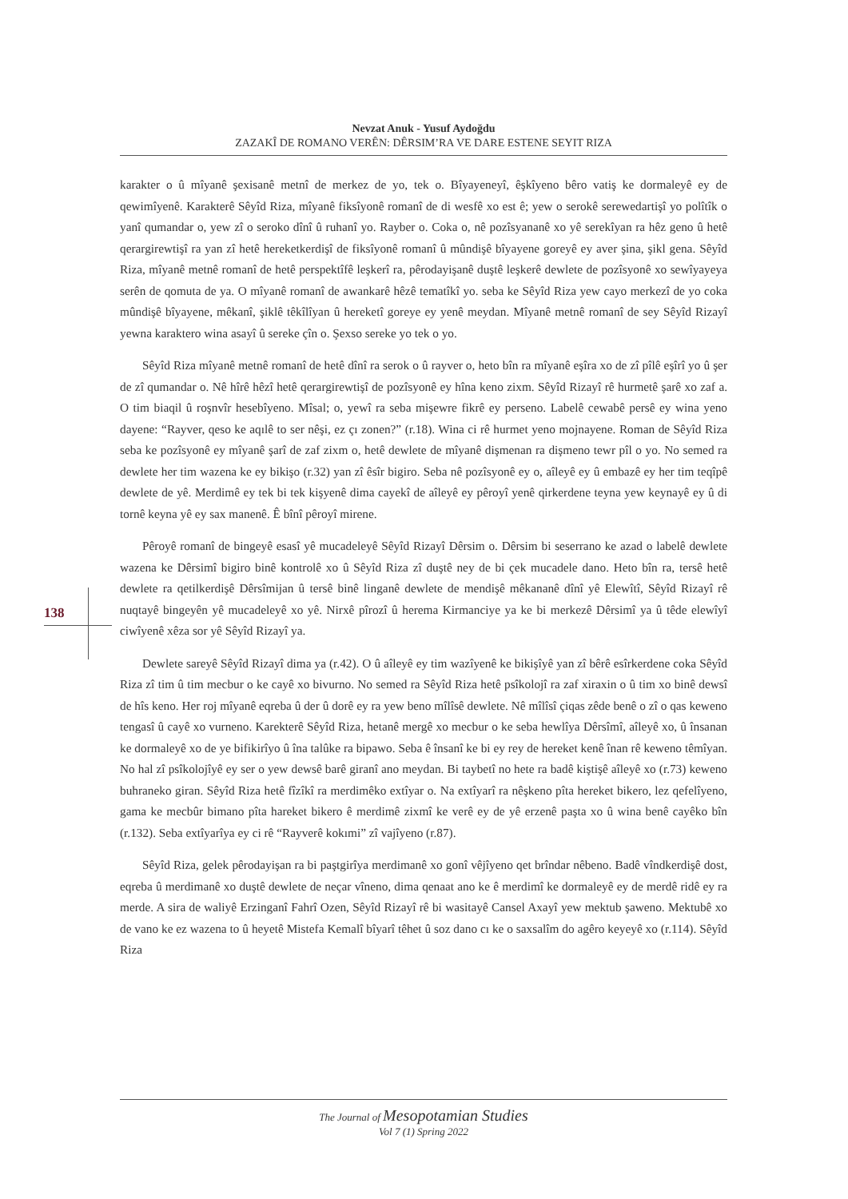Nevzat Anuk - Yusuf Aydoğdu
ZAZAKÎ DE ROMANO VERÊN: DÊRSIM’RA VE DARE ESTENE SEYIT RIZA
138
karakter o û mîyanê şexisanê metnî de merkez de yo, tek o. Bîyayeneyî, êşkîyeno bêro vatiş ke dormaleyê ey de qewimîyenê. Karakterê Sêyîd Riza, mîyanê fiksîyonê romanî de di wesfê xo est ê; yew o serokê serewedartişî yo polîtîk o yanî qumandar o, yew zî o seroko dînî û ruhanî yo. Rayber o. Coka o, nê pozîsyananê xo yê serekîyan ra hêz geno û hetê qerargirewtişî ra yan zî hetê hereketkerdişî de fiksîyonê romanî û mûndişê bîyayene goreyê ey aver şina, şikl gena. Sêyîd Riza, mîyanê metnê romanî de hetê perspektîfê leşkerî ra, pêrodayişanê duştê leşkerê dewlete de pozîsyonê xo sewîyayeya serên de qomuta de ya. O mîyanê romanî de awankarê hêzê tematîkî yo. seba ke Sêyîd Riza yew cayo merkezî de yo coka mûndişê bîyayene, mêkanî, şiklê têkîlîyan û hereketî goreye ey yenê meydan. Mîyanê metnê romanî de sey Sêyîd Rizayî yewna karaktero wina asayî û sereke çîn o. Şexso sereke yo tek o yo.
Sêyîd Riza mîyanê metnê romanî de hetê dînî ra serok o û rayver o, heto bîn ra mîyanê eşîra xo de zî pîlê eşîrî yo û şer de zî qumandar o. Nê hîrê hêzî hetê qerargirewtişî de pozîsyonê ey hîna keno zixm. Sêyîd Rizayî rê hurmetê şarê xo zaf a. O tim biaqil û roşnvîr hesebîyeno. Mîsal; o, yewî ra seba mişewre fikrê ey perseno. Labelê cewabê persê ey wina yeno dayene: “Rayver, qeso ke aqılê to ser nêşi, ez çı zonen?” (r.18). Wina ci rê hurmet yeno mojnayene. Roman de Sêyîd Riza seba ke pozîsyonê ey mîyanê şarî de zaf zixm o, hetê dewlete de mîyanê dişmenan ra dişmeno tewr pîl o yo. No semed ra dewlete her tim wazena ke ey bikişo (r.32) yan zî êsîr bigiro. Seba nê pozîsyonê ey o, aîleyê ey û embazê ey her tim teqîpê dewlete de yê. Merdimê ey tek bi tek kişyenê dima cayekî de aîleyê ey pêroyî yenê qirkerdene teyna yew keynayê ey û di tornê keyna yê ey sax manenê. Ê bînî pêroyî mirene.
Pêroyê romanî de bingeyê esasî yê mucadeleyê Sêyîd Rizayî Dêrsim o. Dêrsim bi seserrano ke azad o labelê dewlete wazena ke Dêrsimî bigiro binê kontrolê xo û Sêyîd Riza zî duştê ney de bi çek mucadele dano. Heto bîn ra, tersê hetê dewlete ra qetilkerdişê Dêrsîmijan û tersê binê linganê dewlete de mendişê mêkananê dînî yê Elewîtî, Sêyîd Rizayî rê nuqtayê bingeyên yê mucadeleyê xo yê. Nirxê pîrozî û herema Kirmanciye ya ke bi merkezê Dêrsimî ya û têde elewîyî ciwîyenê xêza sor yê Sêyîd Rizayî ya.
Dewlete sareyê Sêyîd Rizayî dima ya (r.42). O û aîleyê ey tim wazîyenê ke bikişîyê yan zî bêrê esîrkerdene coka Sêyîd Riza zî tim û tim mecbur o ke cayê xo bivurno. No semed ra Sêyîd Riza hetê psîkolojî ra zaf xiraxin o û tim xo binê dewsî de hîs keno. Her roj mîyanê eqreba û der û dorê ey ra yew beno mîlîsê dewlete. Nê mîlîsî çiqas zêde benê o zî o qas keweno tengasî û cayê xo vurneno. Karekterê Sêyîd Riza, hetanê mergê xo mecbur o ke seba hewlîya Dêrsîmî, aîleyê xo, û însanan ke dormaleyê xo de ye bifikirîyo û îna talûke ra bipawo. Seba ê însanî ke bi ey rey de hereket kenê înan rê keweno têmîyan. No hal zî psîkolojîyê ey ser o yew dewsê barê giranî ano meydan. Bi taybetî no hete ra badê kiştişê aîleyê xo (r.73) keweno buhraneko giran. Sêyîd Riza hetê fîzîkî ra merdimêko extîyar o. Na extîyarî ra nêşkeno pîta hereket bikero, lez qefelîyeno, gama ke mecbûr bimano pîta hareket bikero ê merdimê zixmî ke verê ey de yê erzenê paşta xo û wina benê cayêko bîn (r.132). Seba extîyarîya ey ci rê “Rayverê kokımi” zî vajîyeno (r.87).
Sêyîd Riza, gelek pêrodayişan ra bi paştgirîya merdimanê xo gonî vêjîyeno qet brîndar nêbeno. Badê vîndkerdişê dost, eqreba û merdimanê xo duştê dewlete de neçar vîneno, dima qenaat ano ke ê merdimî ke dormaleyê ey de merdê ridê ey ra merde. A sira de waliyê Erzinganî Fahrî Ozen, Sêyîd Rizayî rê bi wasitayê Cansel Axayî yew mektub şaweno. Mektubê xo de vano ke ez wazena to û heyetê Mistefa Kemalî bîyarî têhet û soz dano cı ke o saxsalîm do agêro keyeyê xo (r.114). Sêyîd Riza
The Journal of Mesopotamian Studies
Vol 7 (1) Spring 2022